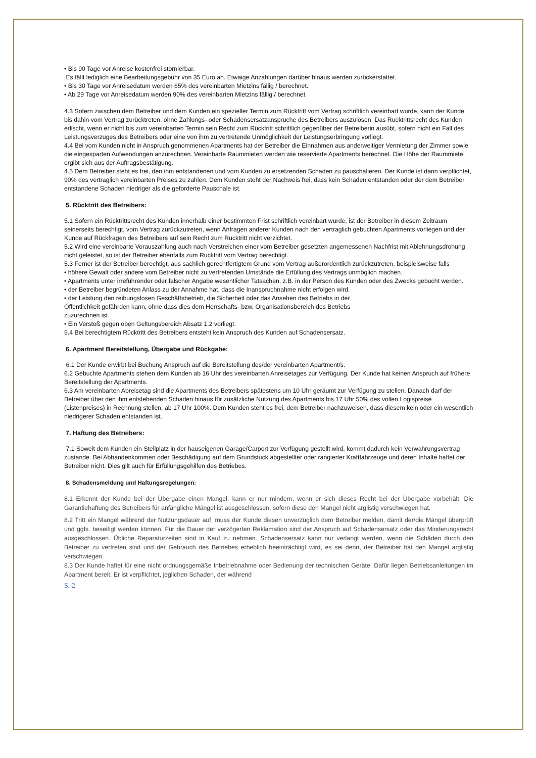• Bis 90 Tage vor Anreise kostenfrei stornierbar.
Es fällt lediglich eine Bearbeitungsgebühr von 35 Euro an. Etwaige Anzahlungen darüber hinaus werden zurückerstattet.
• Bis 30 Tage vor Anreisedatum werden 65% des vereinbarten Mietzins fällig / berechnet.
• Ab 29 Tage vor Anreisedatum werden 90% des vereinbarten Mietzins fällig / berechnet.
4.3 Sofern zwischen dem Betreiber und dem Kunden ein spezieller Termin zum Rücktritt vom Vertrag schriftlich vereinbart wurde, kann der Kunde bis dahin vom Vertrag zurücktreten, ohne Zahlungs- oder Schadensersatzanspruche des Betreibers auszulösen. Das Rucktrittsrecht des Kunden erlischt, wenn er nicht bis zum vereinbarten Termin sein Recht zum Rücktritt schriftlich gegenüber der Betreiberin ausübt, sofern nicht ein Fall des Leistungsverzuges des Betreibers oder eine von ihm zu vertretende Unmöglichkeit der Leistungserbringung vorliegt.
4.4 Bei vom Kunden nicht in Anspruch genommenen Apartments hat der Betreiber die Einnahmen aus anderweitiger Vermietung der Zimmer sowie die eingesparten Aufwendungen anzurechnen. Vereinbarte Raummieten werden wie reservierte Apartments berechnet. Die Höhe der Raummiete ergibt sich aus der Auftragsbestätigung.
4.5 Dem Betreiber steht es frei, den ihm entstandenen und vom Kunden zu ersetzenden Schaden zu pauschalieren. Der Kunde ist dann verpflichtet, 90% des vertraglich vereinbarten Preises zu zahlen. Dem Kunden steht der Nachweis frei, dass kein Schaden entstanden oder der dem Betreiber entstandene Schaden niedriger als die geforderte Pauschale ist.
5. Rücktritt des Betreibers:
5.1 Sofern ein Rücktrittsrecht des Kunden innerhalb einer bestimmten Frist schriftlich vereinbart wurde, ist der Betreiber in diesem Zeitraum seinerseits berechtigt, vom Vertrag zurückzutreten, wenn Anfragen anderer Kunden nach den vertraglich gebuchten Apartments vorliegen und der Kunde auf Rückfragen des Betreibers auf sein Recht zum Rucktritt nicht verzichtet.
5.2 Wird eine vereinbarte Vorauszahlung auch nach Verstreichen einer vom Betreiber gesetzten angemessenen Nachfrist mit Ablehnungsdrohung nicht geleistet, so ist der Betreiber ebenfalls zum Rucktritt vom Vertrag berechtigt.
5.3 Ferner ist der Betreiber berechtigt, aus sachlich gerechtfertigtem Grund vom Vertrag außerordentlich zurückzutreten, beispielsweise falls
• höhere Gewalt oder andere vom Betreiber nicht zu vertretenden Umstände die Erfüllung des Vertrags unmöglich machen.
• Apartments unter irreführender oder falscher Angabe wesentlicher Tatsachen, z.B. in der Person des Kunden oder des Zwecks gebucht werden.
• der Betreiber begründeten Anlass zu der Annahme hat, dass die Inanspruchnahme nicht erfolgen wird.
• der Leistung den reibungslosen Geschäftsbetrieb, die Sicherheit oder das Ansehen des Betriebs in der
Öffentlichkeit gefährden kann, ohne dass dies dem Herrschafts- bzw. Organisationsbereich des Betriebs
zuzurechnen ist.
• Ein Verstoß gegen oben Geltungsbereich Absatz 1.2 vorliegt.
5.4 Bei berechtigtem Rücktritt des Betreibers entsteht kein Anspruch des Kunden auf Schadensersatz.
6. Apartment Bereitstellung, Übergabe und Rückgabe:
6.1 Der Kunde erwirbt bei Buchung Anspruch auf die Bereitstellung des/der vereinbarten Apartment/s.
6.2 Gebuchte Apartments stehen dem Kunden ab 16 Uhr des vereinbarten Anreisetages zur Verfügung. Der Kunde hat keinen Anspruch auf frühere Bereitstellung der Apartments.
6.3 Am vereinbarten Abreisetag sind die Apartments des Betreibers spätestens um 10 Uhr geräumt zur Verfügung zu stellen. Danach darf der Betreiber über den ihm entstehenden Schaden hinaus für zusätzliche Nutzung des Apartments bis 17 Uhr 50% des vollen Logispreise (Listenpreises) in Rechnung stellen, ab 17 Uhr 100%. Dem Kunden steht es frei, dem Betreiber nachzuweisen, dass diesem kein oder ein wesentlich niedrigerer Schaden entstanden ist.
7. Haftung des Betreibers:
7.1 Soweit dem Kunden ein Stellplatz in der hauseigenen Garage/Carport zur Verfügung gestellt wird, kommt dadurch kein Verwahrungsvertrag zustande. Bei Abhandenkommen oder Beschädigung auf dem Grundstuck abgestellter oder rangierter Kraftfahrzeuge und deren Inhalte haftet der Betreiber nicht. Dies gilt auch für Erfüllungsgehilfen des Betriebes.
8. Schadensmeldung und Haftungsregelungen:
8.1 Erkennt der Kunde bei der Übergabe einen Mangel, kann er nur mindern, wenn er sich dieses Recht bei der Übergabe vorbehält. Die Garantiehaftung des Betreibers für anfängliche Mängel ist ausgeschlossen, sofern diese den Mangel nicht arglistig verschwiegen hat.
8.2 Tritt ein Mangel während der Nutzungsdauer auf, muss der Kunde diesen unverzüglich dem Betreiber melden, damit der/die Mängel überprüft und ggfs. beseitigt werden können. Für die Dauer der verzögerten Reklamation sind der Anspruch auf Schadensersatz oder das Minderungsrecht ausgeschlossen. Übliche Reparaturzeiten sind in Kauf zu nehmen. Schadensersatz kann nur verlangt werden, wenn die Schäden durch den Betreiber zu vertreten sind und der Gebrauch des Betriebes erheblich beeinträchtigt wird, es sei denn, der Betreiber hat den Mangel arglistig verschwiegen.
8.3 Der Kunde haftet für eine nicht ordnungsgemäße Inbetriebnahme oder Bedienung der technischen Geräte. Dafür liegen Betriebsanleitungen im Apartment bereit. Er ist verpflichtet, jeglichen Schaden, der während
S. 2